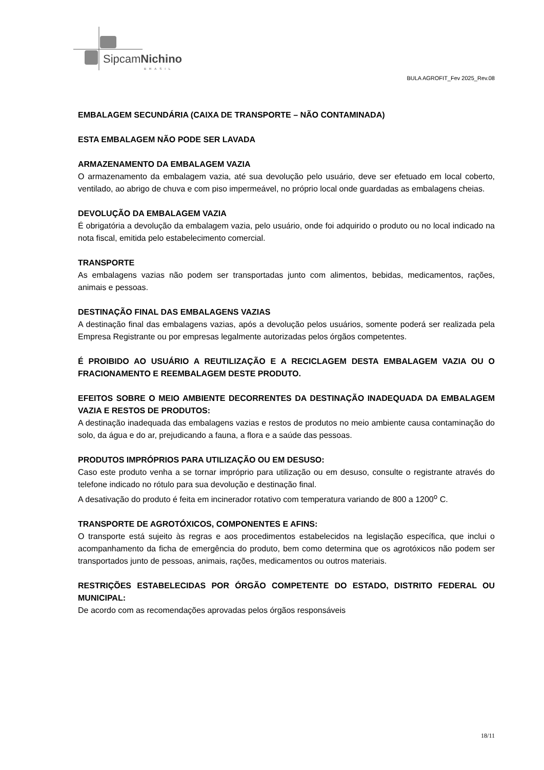SipcamNichino
BRASIL
BULA AGROFIT_Fev 2025_Rev.08
EMBALAGEM SECUNDÁRIA (CAIXA DE TRANSPORTE – NÃO CONTAMINADA)
ESTA EMBALAGEM NÃO PODE SER LAVADA
ARMAZENAMENTO DA EMBALAGEM VAZIA
O armazenamento da embalagem vazia, até sua devolução pelo usuário, deve ser efetuado em local coberto, ventilado, ao abrigo de chuva e com piso impermeável, no próprio local onde guardadas as embalagens cheias.
DEVOLUÇÃO DA EMBALAGEM VAZIA
É obrigatória a devolução da embalagem vazia, pelo usuário, onde foi adquirido o produto ou no local indicado na nota fiscal, emitida pelo estabelecimento comercial.
TRANSPORTE
As embalagens vazias não podem ser transportadas junto com alimentos, bebidas, medicamentos, rações, animais e pessoas.
DESTINAÇÃO FINAL DAS EMBALAGENS VAZIAS
A destinação final das embalagens vazias, após a devolução pelos usuários, somente poderá ser realizada pela Empresa Registrante ou por empresas legalmente autorizadas pelos órgãos competentes.
É PROIBIDO AO USUÁRIO A REUTILIZAÇÃO E A RECICLAGEM DESTA EMBALAGEM VAZIA OU O FRACIONAMENTO E REEMBALAGEM DESTE PRODUTO.
EFEITOS SOBRE O MEIO AMBIENTE DECORRENTES DA DESTINAÇÃO INADEQUADA DA EMBALAGEM VAZIA E RESTOS DE PRODUTOS:
A destinação inadequada das embalagens vazias e restos de produtos no meio ambiente causa contaminação do solo, da água e do ar, prejudicando a fauna, a flora e a saúde das pessoas.
PRODUTOS IMPRÓPRIOS PARA UTILIZAÇÃO OU EM DESUSO:
Caso este produto venha a se tornar impróprio para utilização ou em desuso, consulte o registrante através do telefone indicado no rótulo para sua devolução e destinação final.
A desativação do produto é feita em incinerador rotativo com temperatura variando de 800 a 1200<sup>o</sup> C.
TRANSPORTE DE AGROTÓXICOS, COMPONENTES E AFINS:
O transporte está sujeito às regras e aos procedimentos estabelecidos na legislação específica, que inclui o acompanhamento da ficha de emergência do produto, bem como determina que os agrotóxicos não podem ser transportados junto de pessoas, animais, rações, medicamentos ou outros materiais.
RESTRIÇÕES ESTABELECIDAS POR ÓRGÃO COMPETENTE DO ESTADO, DISTRITO FEDERAL OU MUNICIPAL:
De acordo com as recomendações aprovadas pelos órgãos responsáveis
18/11